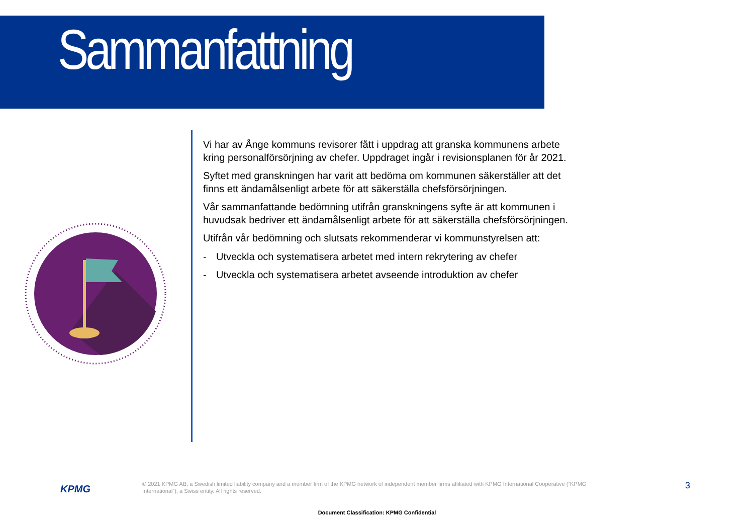Sammanfattning
Vi har av Ånge kommuns revisorer fått i uppdrag att granska kommunens arbete kring personalförsörjning av chefer. Uppdraget ingår i revisionsplanen för år 2021.
Syftet med granskningen har varit att bedöma om kommunen säkerställer att det finns ett ändamålsenligt arbete för att säkerställa chefsförsörjningen.
Vår sammanfattande bedömning utifrån granskningens syfte är att kommunen i huvudsak bedriver ett ändamålsenligt arbete för att säkerställa chefsförsörjningen.
Utifrån vår bedömning och slutsats rekommenderar vi kommunstyrelsen att:
- Utveckla och systematisera arbetet med intern rekrytering av chefer
- Utveckla och systematisera arbetet avseende introduktion av chefer
KPMG
© 2021 KPMG AB, a Swedish limited liability company and a member firm of the KPMG network of independent member firms affiliated with KPMG International Cooperative (“KPMG International”), a Swiss entity. All rights reserved.
3
Document Classification: KPMG Confidential